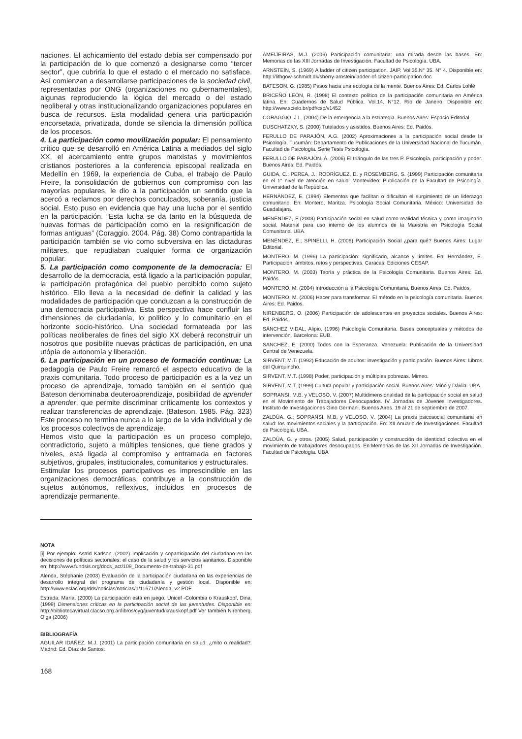naciones. El achicamiento del estado debía ser compensado por la participación de lo que comenzó a designarse como “tercer sector”, que cubriría lo que el estado o el mercado no satisface. Así comienzan a desarrollarse participaciones de la sociedad civil, representadas por ONG (organizaciones no gubernamentales), algunas reproduciendo la lógica del mercado o del estado neoliberal y otras institucionalizando organizaciones populares en busca de recursos. Esta modalidad genera una participación encorsetada, privatizada, donde se silencia la dimensión política de los procesos.
4. La participación como movilización popular: El pensamiento crítico que se desarrolló en América Latina a mediados del siglo XX, el acercamiento entre grupos marxistas y movimientos cristianos posteriores a la conferencia episcopal realizada en Medellín en 1969, la experiencia de Cuba, el trabajo de Paulo Freire, la consolidación de gobiernos con compromiso con las mayorías populares, le dio a la participación un sentido que la acercó a reclamos por derechos conculcados, soberanía, justicia social. Esto puso en evidencia que hay una lucha por el sentido en la participación. “Esta lucha se da tanto en la búsqueda de nuevas formas de participación como en la resignificación de formas antiguas” (Coraggio. 2004. Pág. 38) Como contrapartida la participación también se vio como subversiva en las dictaduras militares, que repudiaban cualquier forma de organización popular.
5. La participación como componente de la democracia: El desarrollo de la democracia, está ligado a la participación popular, la participación protagónica del pueblo percibido como sujeto histórico. Ello lleva a la necesidad de definir la calidad y las modalidades de participación que conduzcan a la construcción de una democracia participativa. Esta perspectiva hace confluir las dimensiones de ciudadanía, lo político y lo comunitario en el horizonte socio-histórico. Una sociedad formateada por las políticas neoliberales de fines del siglo XX deberá reconstruir un nosotros que posibilite nuevas prácticas de participación, en una utópía de autonomía y liberación.
6. La participación en un proceso de formación continua: La pedagogía de Paulo Freire remarcó el aspecto educativo de la praxis comunitaria. Todo proceso de participación es a la vez un proceso de aprendizaje, tomado también en el sentido que Bateson denominaba deuteroaprendizaje, posibilidad de aprender a aprender, que permite discriminar críticamente los contextos y realizar transferencias de aprendizaje. (Bateson. 1985. Pág. 323) Este proceso no termina nunca a lo largo de la vida individual y de los procesos colectivos de aprendizaje.
Hemos visto que la participación es un proceso complejo, contradictorio, sujeto a múltiples tensiones, que tiene grados y niveles, está ligada al compromiso y entramada en factores subjetivos, grupales, institucionales, comunitarios y estructurales.
Estimular los procesos participativos es imprescindible en las organizaciones democráticas, contribuye a la construcción de sujetos autónomos, reflexivos, incluidos en procesos de aprendizaje permanente.
NOTA
[i] Por ejemplo: Astrid Karlson. (2002) Implicación y coparticipación del ciudadano en las decisiones de políticas sectoriales: el caso de la salud y los servicios sanitarios. Disponible en: http://www.fundsis.org/docs_act/109_Documento-de-trabajo-31.pdf
Alenda, Stéphanie (2003) Evaluación de la participación ciudadana en las experiencias de desarrollo integral del programa de ciudadanía y gestión local. Disponible en: http://www.eclac.org/dds/noticias/noticias/1/11671/Alenda_v2.PDF
Estrada, María. (2000) La participación está en juego. Unicef -Colombia o Krauskopf, Dina. (1999) Dimensiones críticas en la participación social de las juventudes. Disponible en: http://bibliotecavirtual.clacso.org.ar/libros/cyg/juventud/krauskopf.pdf Ver también Nirenberg, Olga (2006)
BIBLIOGRAFÍA
AGUILAR IDÁÑEZ, M.J. (2001) La participación comunitaria en salud: ¿mito o realidad?. Madrid: Ed. Díaz de Santos.
168
AMEIJEIRAS, M.J. (2006) Participación comunitaria: una mirada desde las bases. En: Memorias de las XIII Jornadas de Investigación. Facultad de Psicología. UBA.
ARNSTEIN, S. (1969) A ladder of citizen participation. JAIP. Vol.35.N° 35. N° 4. Disponible en: http://lithgow-schmidt.dk/sherry-arnstein/ladder-of-citizen-participation.doc
BATESON, G. (1985) Pasos hacia una ecología de la mente. Buenos Aires: Ed. Carlos Lohlé
BRICEÑO LEÓN, R. (1998) El contexto político de la participación comunitaria en América latina. En: Cuadernos de Salud Pública. Vol.14. N°12. Río de Janeiro. Disponible en: http://www.scielo.br/pdf/csp/v1452
CORAGGIO, J.L. (2004) De la emergencia a la estrategia. Buenos Aires: Espacio Editorial
DUSCHATZKY, S. (2000) Tutelados y asistidos. Buenos Aires: Ed. Paidós.
FERULLO DE PARAJÓN, A.G. (2002) Aproximaciones a la participación social desde la Psicología. Tucumán: Departamento de Publicaciones de la Universidad Nacional de Tucumán. Facultad de Psicología. Serie Tesis Psicología.
FERULLO DE PARAJÓN, A. (2006) El triángulo de las tres P. Psicología, participación y poder. Buenos Aires: Ed. Paidós.
GUIDA, C.; PEREA, J.; RODRÍGUEZ, D. y ROSEMBERG, S. (1999) Participación comunitaria en el 1° nivel de atención en salud. Montevideo: Publicación de la Facultad de Psicología. Universidad de la República.
HERNÁNDEZ, E. (1994) Elementos que facilitan o dificultan el surgimiento de un liderazgo comunitario. En: Montero, Maritza. Psicología Social Comunitaria. México: Universidad de Guadalajara.
MENÉNDEZ, E.(2003) Participación social en salud como realidad técnica y como imaginario social. Material para uso interno de los alumnos de la Maestría en Psicología Social Comunitaria. UBA.
MENÉNDEZ, E.; SPINELLI, H. (2006) Participación Social ¿para qué? Buenos Aires: Lugar Editorial.
MONTERO, M. (1996) La participación: significado, alcance y límites. En: Hernández, E. Participación: ámbitos, retos y perspectivas. Caracas: Ediciones CESAP.
MONTERO, M. (2003) Teoría y práctica de la Psicología Comunitaria. Buenos Aires: Ed. Páidós.
MONTERO, M. (2004) Introducción a la Psicología Comunitaria. Buenos Aires: Ed. Paídós.
MONTERO, M. (2006) Hacer para transformar. El método en la psicología comunitaria. Buenos Aires: Ed. Paidos.
NIRENBERG, O. (2006) Participación de adolescentes en proyectos sociales. Buenos Aires: Ed. Paidós.
SÁNCHEZ VIDAL, Alipio. (1996) Psicología Comunitaria. Bases conceptuales y métodos de intervención. Barcelona: EUB.
SANCHEZ, E. (2000) Todos con la Esperanza. Venezuela: Publicación de la Universidad Central de Venezuela.
SIRVENT, M.T. (1992) Educación de adultos: investigación y participación. Buenos Aires: Libros del Quirquincho.
SIRVENT, M.T. (1998) Poder, participación y múltiples pobrezas. Mimeo.
SIRVENT, M.T. (1999) Cultura popular y participación social. Buenos Aires: Miño y Dávila. UBA.
SOPRANSI, M.B. y VELOSO, V. (2007) Multidimensionalidad de la participación social en salud en el Movimiento de Trabajadores Desocupados. IV Jornadas de Jóvenes investigadores. Instituto de Investigaciones Gino Germani. Buenos Aires. 19 al 21 de septiembre de 2007.
ZALDÚA, G.; SOPRANSI, M.B. y VELOSO, V. (2004) La praxis psicosocial comunitaria en salud: los movimientos sociales y la participación. En: XII Anuario de Investigaciones. Facultad de Psicología. UBA.
ZALDÚA, G. y otros. (2005) Salud, participación y construcción de identidad colectiva en el movimiento de trabajadores desocupados. En:Memorias de las XII Jornadas de Investigación. Facultad de Psicología. UBA